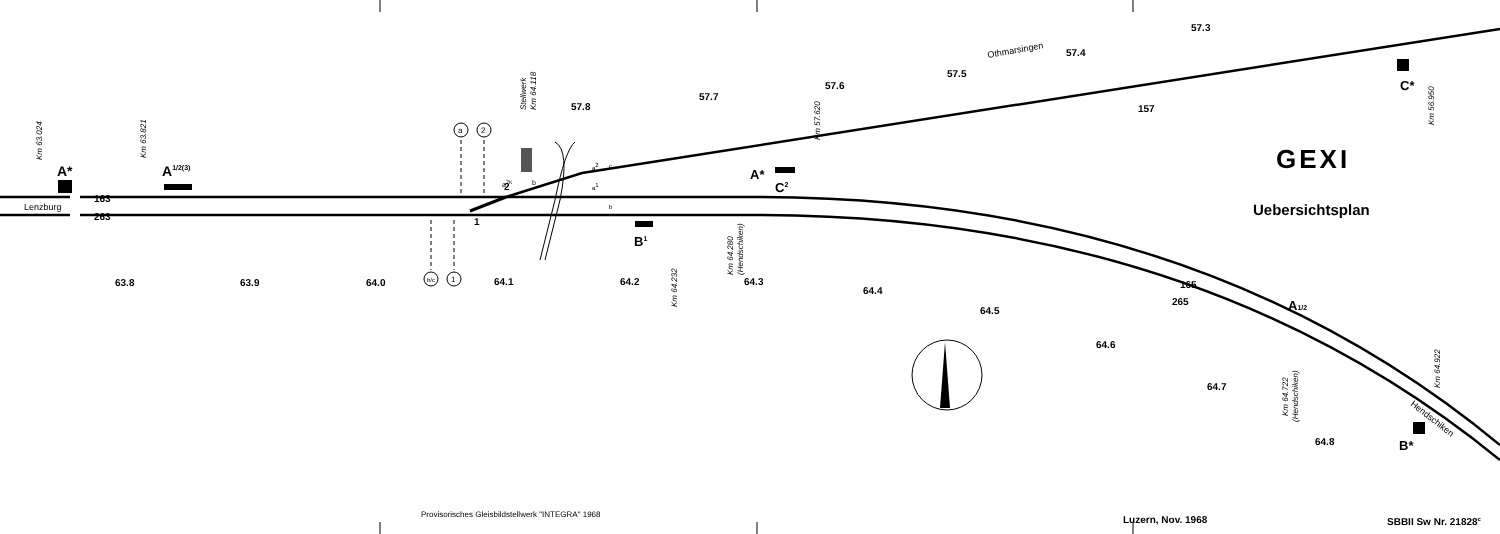GEXI
Uebersichtsplan
A*
A1/2(3)
163
263
2
1
A*
C2
B1
C*
A1/2
B*
157
165
265
63.8
63.9
64.0
64.1
64.2
64.3
64.4
64.5
64.6
64.7
64.8
57.8
57.7
57.6
57.5
57.4
57.3
Luzern, Nov. 1968
SBBII Sw Nr. 21828c
Lenzburg
Othmarsingen
Hendschiken
Provisorisches Gleisbildstellwerk "INTEGRA" 1968
a
2
b/c
1
aZK
b
a2
a1
c
b
Km 63.024
Km 63.821
Stellwerk
Km 64.118
Km 57.620
Km 56.950
Km 64.232
Km 64.280
(Hendschiken)
Km 64.722
(Hendschiken)
Km 64.922